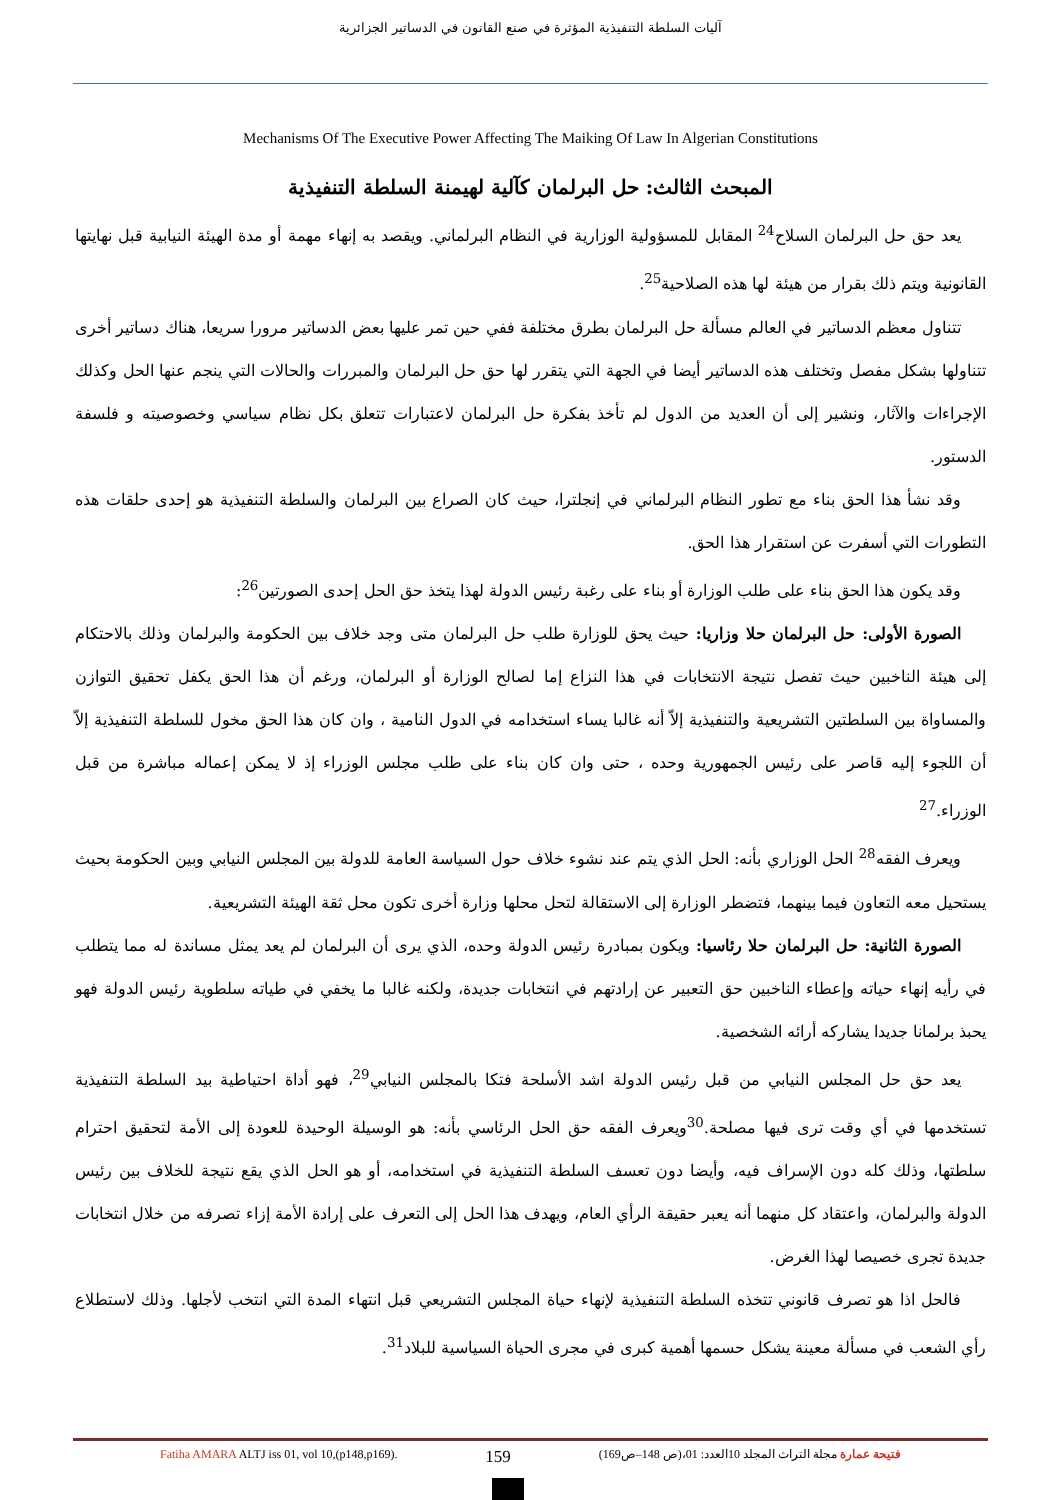آليات السلطة التنفيذية المؤثرة في صنع القانون في الدساتير الجزائرية
Mechanisms Of The Executive Power Affecting The Maiking Of Law In Algerian Constitutions
المبحث الثالث: حل البرلمان كآلية لهيمنة السلطة التنفيذية
يعد حق حل البرلمان السلاح<sup>24</sup> المقابل للمسؤولية الوزارية في النظام البرلماني. ويقصد به إنهاء مهمة أو مدة الهيئة النيابية قبل نهايتها القانونية ويتم ذلك بقرار من هيئة لها هذه الصلاحية<sup>25</sup>.
تتناول معظم الدساتير في العالم مسألة حل البرلمان بطرق مختلفة ففي حين تمر عليها بعض الدساتير مرورا سريعا، هناك دساتير أخرى تتناولها بشكل مفصل وتختلف هذه الدساتير أيضا في الجهة التي يتقرر لها حق حل البرلمان والمبررات والحالات التي ينجم عنها الحل وكذلك الإجراءات والآثار، ونشير إلى أن العديد من الدول لم تأخذ بفكرة حل البرلمان لاعتبارات تتعلق بكل نظام سياسي وخصوصيته و فلسفة الدستور.
وقد نشأ هذا الحق بناء مع تطور النظام البرلماني في إنجلترا، حيث كان الصراع بين البرلمان والسلطة التنفيذية هو إحدى حلقات هذه التطورات التي أسفرت عن استقرار هذا الحق.
وقد يكون هذا الحق بناء على طلب الوزارة أو بناء على رغبة رئيس الدولة لهذا يتخذ حق الحل إحدى الصورتين<sup>26</sup>:
الصورة الأولى: حل البرلمان حلا وزاريا: حيث يحق للوزارة طلب حل البرلمان متى وجد خلاف بين الحكومة والبرلمان وذلك بالاحتكام إلى هيئة الناخبين حيث تفصل نتيجة الانتخابات في هذا النزاع إما لصالح الوزارة أو البرلمان، ورغم أن هذا الحق يكفل تحقيق التوازن والمساواة بين السلطتين التشريعية والتنفيذية إلاّ أنه غالبا يساء استخدامه في الدول النامية ، وان كان هذا الحق مخول للسلطة التنفيذية إلاّ أن اللجوء إليه قاصر على رئيس الجمهورية وحده ، حتى وان كان بناء على طلب مجلس الوزراء إذ لا يمكن إعماله مباشرة من قبل الوزراء.<sup>27</sup>
ويعرف الفقه<sup>28</sup> الحل الوزاري بأنه: الحل الذي يتم عند نشوء خلاف حول السياسة العامة للدولة بين المجلس النيابي وبين الحكومة بحيث يستحيل معه التعاون فيما بينهما، فتضطر الوزارة إلى الاستقالة لتحل محلها وزارة أخرى تكون محل ثقة الهيئة التشريعية.
الصورة الثانية: حل البرلمان حلا رئاسيا: ويكون بمبادرة رئيس الدولة وحده، الذي يرى أن البرلمان لم يعد يمثل مساندة له مما يتطلب في رأيه إنهاء حياته وإعطاء الناخبين حق التعبير عن إرادتهم في انتخابات جديدة، ولكنه غالبا ما يخفي في طياته سلطوية رئيس الدولة فهو يحبذ برلمانا جديدا يشاركه أرائه الشخصية.
يعد حق حل المجلس النيابي من قبل رئيس الدولة اشد الأسلحة فتكا بالمجلس النيابي<sup>29</sup>، فهو أداة احتياطية بيد السلطة التنفيذية تستخدمها في أي وقت ترى فيها مصلحة.<sup>30</sup>ويعرف الفقه حق الحل الرئاسي بأنه: هو الوسيلة الوحيدة للعودة إلى الأمة لتحقيق احترام سلطتها، وذلك كله دون الإسراف فيه، وأيضا دون تعسف السلطة التنفيذية في استخدامه، أو هو الحل الذي يقع نتيجة للخلاف بين رئيس الدولة والبرلمان، واعتقاد كل منهما أنه يعبر حقيقة الرأي العام، ويهدف هذا الحل إلى التعرف على إرادة الأمة إزاء تصرفه من خلال انتخابات جديدة تجرى خصيصا لهذا الغرض.
فالحل اذا هو تصرف قانوني تتخذه السلطة التنفيذية لإنهاء حياة المجلس التشريعي قبل انتهاء المدة التي انتخب لأجلها. وذلك لاستطلاع رأي الشعب في مسألة معينة يشكل حسمها أهمية كبرى في مجرى الحياة السياسية للبلاد<sup>31</sup>.
Fatiha AMARA ALTJ iss 01, vol 10,(p148,p169). 159 فتيحة عمارة مجلة التراث المجلد 10العدد: 01،(ص 148–ص169)